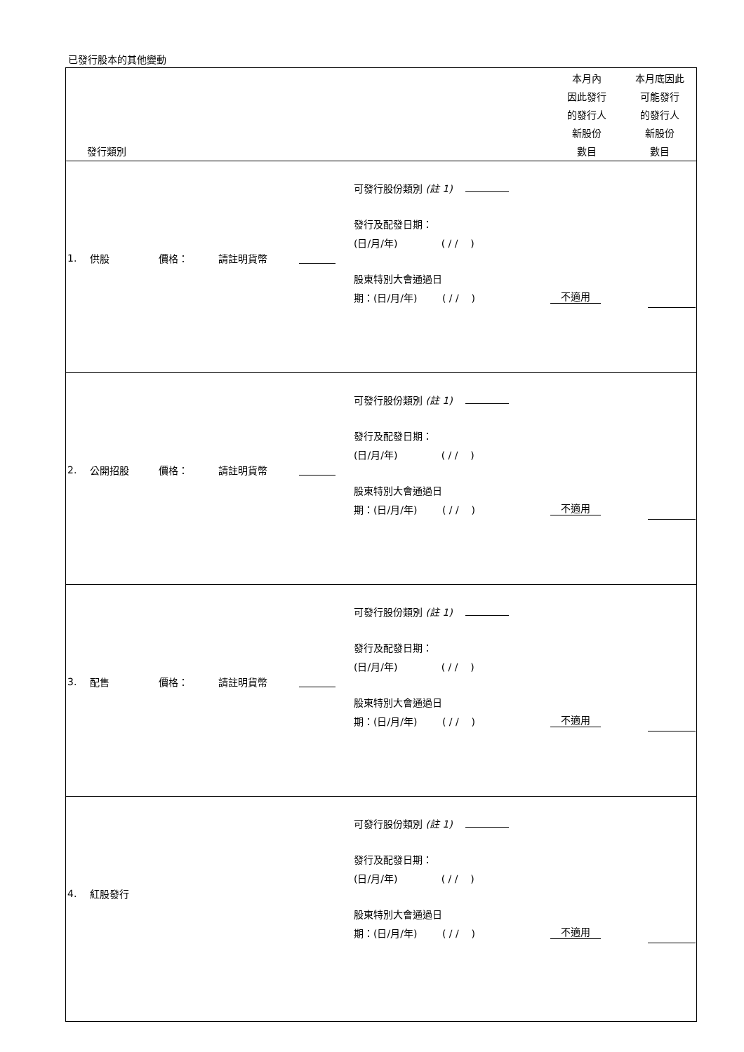已發行股本的其他變動
| 發行類別 | | 本月內 因此發行 的發行人 新股份 數目 | 本月底因此 可能發行 的發行人 新股份 數目 |
| --- | --- | --- | --- |
| 1. 供股 價格： 請註明貨幣 | 可發行股份類別 (註 1) 發行及配發日期： (日/月/年) ( / / ) 股東特別大會通過日 期：(日/月/年) ( / / ) | 不適用 | |
| 2. 公開招股 價格： 請註明貨幣 | 可發行股份類別 (註 1) 發行及配發日期： (日/月/年) ( / / ) 股東特別大會通過日 期：(日/月/年) ( / / ) | 不適用 | |
| 3. 配售 價格： 請註明貨幣 | 可發行股份類別 (註 1) 發行及配發日期： (日/月/年) ( / / ) 股東特別大會通過日 期：(日/月/年) ( / / ) | 不適用 | |
| 4. 紅股發行 | 可發行股份類別 (註 1) 發行及配發日期： (日/月/年) ( / / ) 股東特別大會通過日 期：(日/月/年) ( / / ) | 不適用 | |